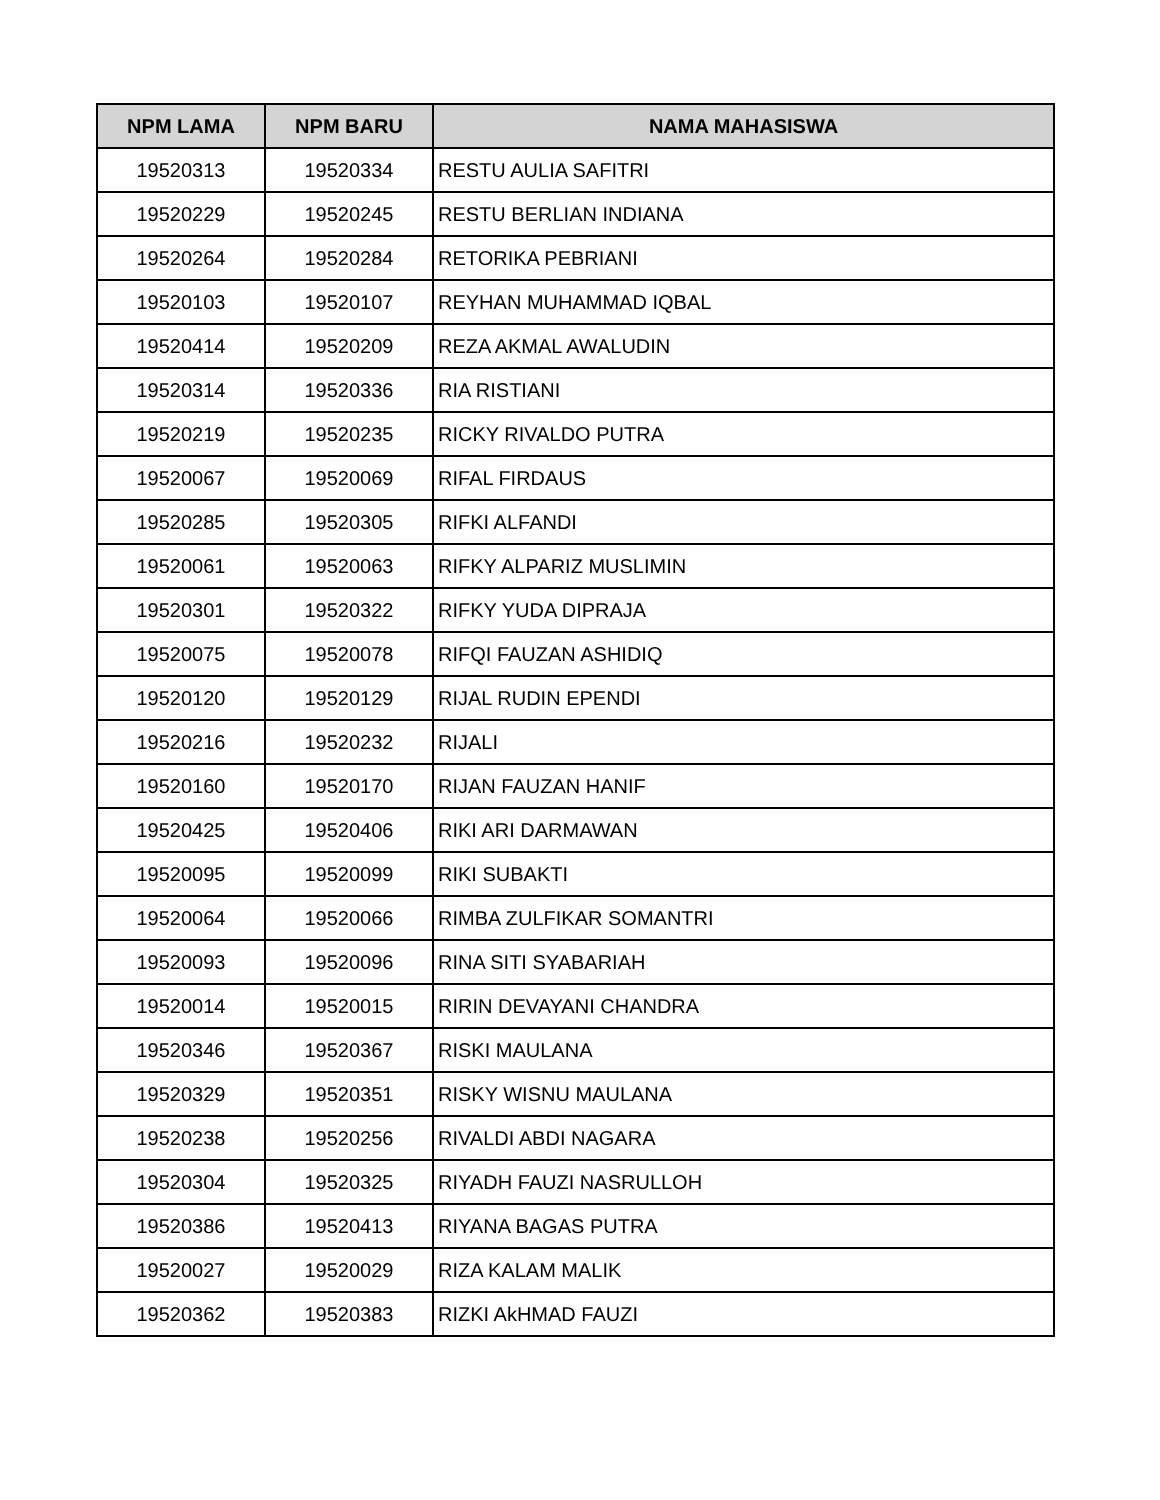| NPM LAMA | NPM BARU | NAMA MAHASISWA |
| --- | --- | --- |
| 19520313 | 19520334 | RESTU AULIA SAFITRI |
| 19520229 | 19520245 | RESTU BERLIAN INDIANA |
| 19520264 | 19520284 | RETORIKA PEBRIANI |
| 19520103 | 19520107 | REYHAN MUHAMMAD IQBAL |
| 19520414 | 19520209 | REZA AKMAL AWALUDIN |
| 19520314 | 19520336 | RIA RISTIANI |
| 19520219 | 19520235 | RICKY RIVALDO PUTRA |
| 19520067 | 19520069 | RIFAL FIRDAUS |
| 19520285 | 19520305 | RIFKI ALFANDI |
| 19520061 | 19520063 | RIFKY ALPARIZ MUSLIMIN |
| 19520301 | 19520322 | RIFKY YUDA DIPRAJA |
| 19520075 | 19520078 | RIFQI FAUZAN ASHIDIQ |
| 19520120 | 19520129 | RIJAL RUDIN EPENDI |
| 19520216 | 19520232 | RIJALI |
| 19520160 | 19520170 | RIJAN FAUZAN HANIF |
| 19520425 | 19520406 | RIKI ARI DARMAWAN |
| 19520095 | 19520099 | RIKI SUBAKTI |
| 19520064 | 19520066 | RIMBA ZULFIKAR SOMANTRI |
| 19520093 | 19520096 | RINA SITI SYABARIAH |
| 19520014 | 19520015 | RIRIN DEVAYANI CHANDRA |
| 19520346 | 19520367 | RISKI MAULANA |
| 19520329 | 19520351 | RISKY WISNU MAULANA |
| 19520238 | 19520256 | RIVALDI ABDI NAGARA |
| 19520304 | 19520325 | RIYADH FAUZI NASRULLOH |
| 19520386 | 19520413 | RIYANA BAGAS PUTRA |
| 19520027 | 19520029 | RIZA KALAM MALIK |
| 19520362 | 19520383 | RIZKI AkHMAD FAUZI |